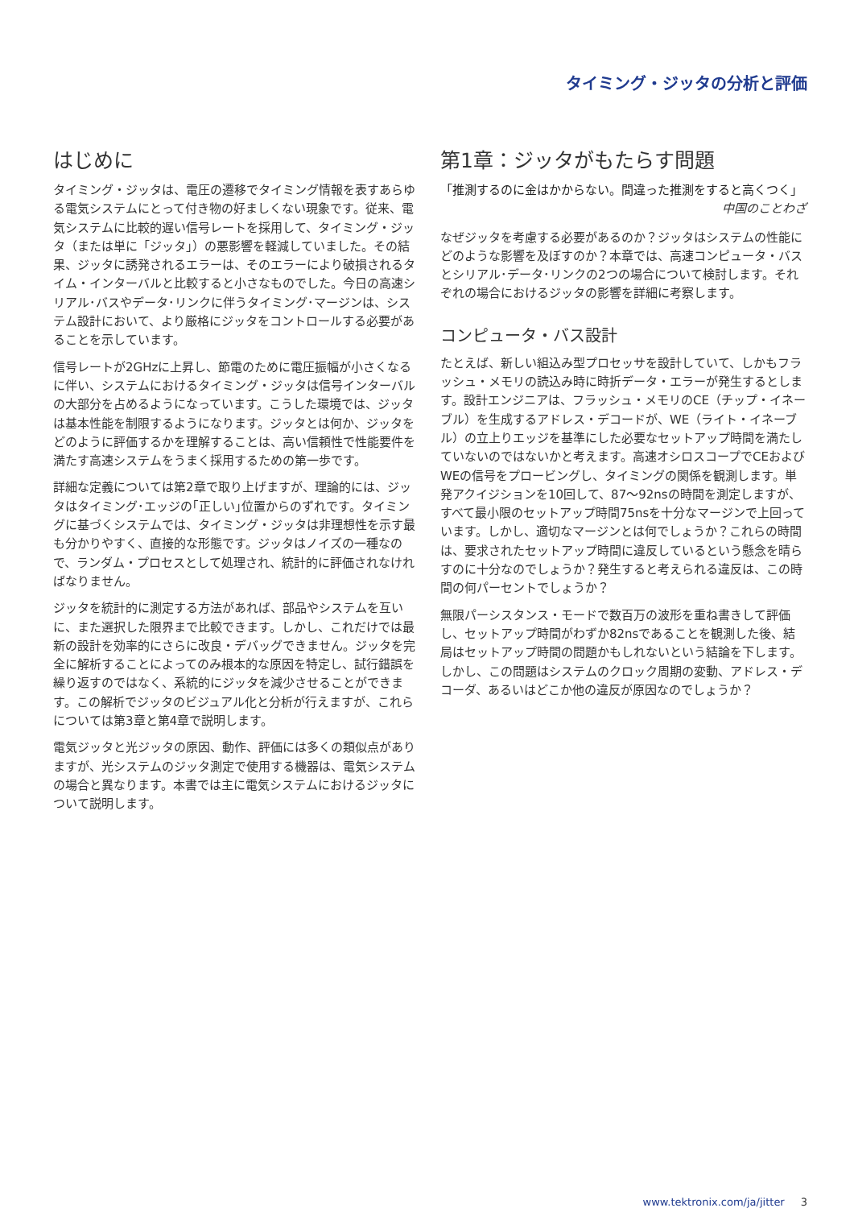タイミング・ジッタの分析と評価
はじめに
タイミング・ジッタは、電圧の遷移でタイミング情報を表すあらゆる電気システムにとって付き物の好ましくない現象です。従来、電気システムに比較的遅い信号レートを採用して、タイミング・ジッタ（または単に「ジッタ」）の悪影響を軽減していました。その結果、ジッタに誘発されるエラーは、そのエラーにより破損されるタイム・インターバルと比較すると小さなものでした。今日の高速シリアル･バスやデータ･リンクに伴うタイミング･マージンは、システム設計において、より厳格にジッタをコントロールする必要があることを示しています。
信号レートが2GHzに上昇し、節電のために電圧振幅が小さくなるに伴い、システムにおけるタイミング・ジッタは信号インターバルの大部分を占めるようになっています。こうした環境では、ジッタは基本性能を制限するようになります。ジッタとは何か、ジッタをどのように評価するかを理解することは、高い信頼性で性能要件を満たす高速システムをうまく採用するための第一歩です。
詳細な定義については第2章で取り上げますが、理論的には、ジッタはタイミング･エッジの｢正しい｣位置からのずれです。タイミングに基づくシステムでは、タイミング・ジッタは非理想性を示す最も分かりやすく、直接的な形態です。ジッタはノイズの一種なので、ランダム・プロセスとして処理され、統計的に評価されなければなりません。
ジッタを統計的に測定する方法があれば、部品やシステムを互いに、また選択した限界まで比較できます。しかし、これだけでは最新の設計を効率的にさらに改良・デバッグできません。ジッタを完全に解析することによってのみ根本的な原因を特定し、試行錯誤を繰り返すのではなく、系統的にジッタを減少させることができます。この解析でジッタのビジュアル化と分析が行えますが、これらについては第3章と第4章で説明します。
電気ジッタと光ジッタの原因、動作、評価には多くの類似点がありますが、光システムのジッタ測定で使用する機器は、電気システムの場合と異なります。本書では主に電気システムにおけるジッタについて説明します。
第1章：ジッタがもたらす問題
「推測するのに金はかからない。間違った推測をすると高くつく」
中国のことわざ
なぜジッタを考慮する必要があるのか？ジッタはシステムの性能にどのような影響を及ぼすのか？本章では、高速コンピュータ・バスとシリアル･データ･リンクの2つの場合について検討します。それぞれの場合におけるジッタの影響を詳細に考察します。
コンピュータ・バス設計
たとえば、新しい組込み型プロセッサを設計していて、しかもフラッシュ・メモリの読込み時に時折データ・エラーが発生するとします。設計エンジニアは、フラッシュ・メモリのCE（チップ・イネーブル）を生成するアドレス・デコードが、WE（ライト・イネーブル）の立上りエッジを基準にした必要なセットアップ時間を満たしていないのではないかと考えます。高速オシロスコープでCEおよびWEの信号をプロービングし、タイミングの関係を観測します。単発アクイジションを10回して、87～92nsの時間を測定しますが、すべて最小限のセットアップ時間75nsを十分なマージンで上回っています。しかし、適切なマージンとは何でしょうか？これらの時間は、要求されたセットアップ時間に違反しているという懸念を晴らすのに十分なのでしょうか？発生すると考えられる違反は、この時間の何パーセントでしょうか？
無限パーシスタンス・モードで数百万の波形を重ね書きして評価し、セットアップ時間がわずか82nsであることを観測した後、結局はセットアップ時間の問題かもしれないという結論を下します。しかし、この問題はシステムのクロック周期の変動、アドレス・デコーダ、あるいはどこか他の違反が原因なのでしょうか？
www.tektronix.com/ja/jitter 3